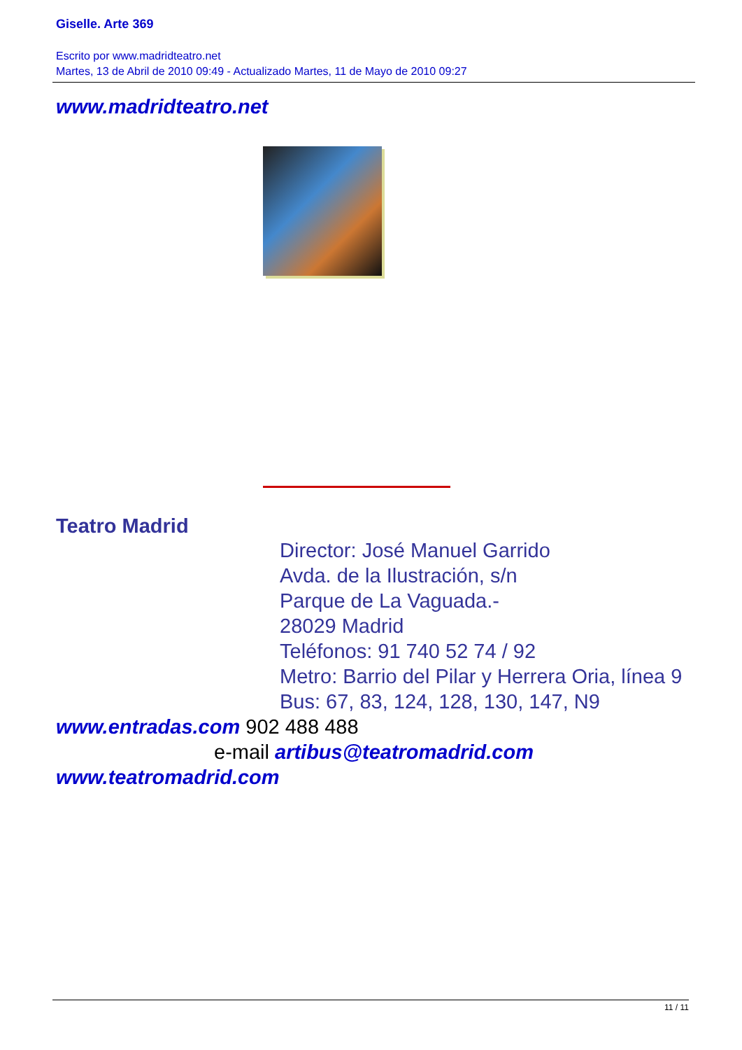Giselle. Arte 369
Escrito por www.madridteatro.net
Martes, 13 de Abril de 2010 09:49 - Actualizado Martes, 11 de Mayo de 2010 09:27
www.madridteatro.net
Teatro Madrid
Director: José Manuel Garrido
Avda. de la Ilustración, s/n
Parque de La Vaguada.-
28029 Madrid
Teléfonos: 91 740 52 74 / 92
Metro: Barrio del Pilar y Herrera Oria, línea 9
Bus: 67, 83, 124, 128, 130, 147, N9
www.entradas.com 902 488 488
e-mail artibus@teatromadrid.com
www.teatromadrid.com
11 / 11